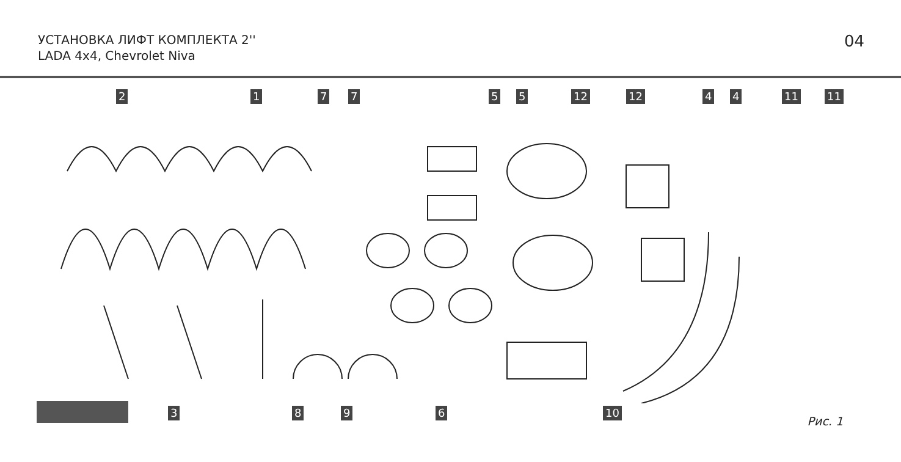УСТАНОВКА ЛИФТ КОМПЛЕКТА 2''
LADA 4x4, Chevrolet Niva
04
2 1 7 7 5 5 12 12 4 4 11 11
3 8 9 6 10
Рис. 1